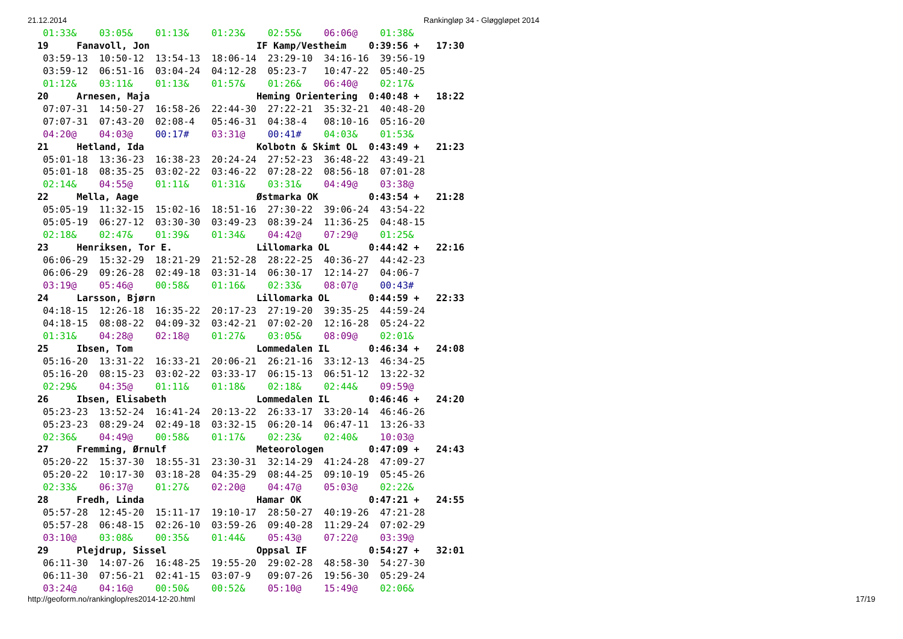21.12.2014 Rankingløp 34 - Gløggløpet 2014
 01:33&    03:05&    01:13&    01:23&    02:55&    06:06@    01:38&
19     Fanavoll, Jon                   IF Kamp/Vestheim    0:39:56 +   17:30
 03:59-13  10:50-12  13:54-13  18:06-14  23:29-10  34:16-16  39:56-19
 03:59-12  06:51-16  03:04-24  04:12-28  05:23-7   10:47-22  05:40-25
 01:12&    03:11&    01:13&    01:57&    01:26&    06:40@    02:17&
20     Arnesen, Maja                   Heming Orientering  0:40:48 +   18:22
 07:07-31  14:50-27  16:58-26  22:44-30  27:22-21  35:32-21  40:48-20
 07:07-31  07:43-20  02:08-4   05:46-31  04:38-4   08:10-16  05:16-20
 04:20@    04:03@    00:17#    03:31@    00:41#    04:03&    01:53&
21     Hetland, Ida                    Kolbotn & Skimt OL  0:43:49 +   21:23
 05:01-18  13:36-23  16:38-23  20:24-24  27:52-23  36:48-22  43:49-21
 05:01-18  08:35-25  03:02-22  03:46-22  07:28-22  08:56-18  07:01-28
 02:14&    04:55@    01:11&    01:31&    03:31&    04:49@    03:38@
22     Mella, Aage                     Østmarka OK         0:43:54 +   21:28
 05:05-19  11:32-15  15:02-16  18:51-16  27:30-22  39:06-24  43:54-22
 05:05-19  06:27-12  03:30-30  03:49-23  08:39-24  11:36-25  04:48-15
 02:18&    02:47&    01:39&    01:34&    04:42@    07:29@    01:25&
23     Henriksen, Tor E.               Lillomarka OL       0:44:42 +   22:16
 06:06-29  15:32-29  18:21-29  21:52-28  28:22-25  40:36-27  44:42-23
 06:06-29  09:26-28  02:49-18  03:31-14  06:30-17  12:14-27  04:06-7
 03:19@    05:46@    00:58&    01:16&    02:33&    08:07@    00:43#
24     Larsson, Bjørn                  Lillomarka OL       0:44:59 +   22:33
 04:18-15  12:26-18  16:35-22  20:17-23  27:19-20  39:35-25  44:59-24
 04:18-15  08:08-22  04:09-32  03:42-21  07:02-20  12:16-28  05:24-22
 01:31&    04:28@    02:18@    01:27&    03:05&    08:09@    02:01&
25     Ibsen, Tom                      Lommedalen IL       0:46:34 +   24:08
 05:16-20  13:31-22  16:33-21  20:06-21  26:21-16  33:12-13  46:34-25
 05:16-20  08:15-23  03:02-22  03:33-17  06:15-13  06:51-12  13:22-32
 02:29&    04:35@    01:11&    01:18&    02:18&    02:44&    09:59@
26     Ibsen, Elisabeth                Lommedalen IL       0:46:46 +   24:20
 05:23-23  13:52-24  16:41-24  20:13-22  26:33-17  33:20-14  46:46-26
 05:23-23  08:29-24  02:49-18  03:32-15  06:20-14  06:47-11  13:26-33
 02:36&    04:49@    00:58&    01:17&    02:23&    02:40&    10:03@
27     Fremming, Ørnulf                Meteorologen        0:47:09 +   24:43
 05:20-22  15:37-30  18:55-31  23:30-31  32:14-29  41:24-28  47:09-27
 05:20-22  10:17-30  03:18-28  04:35-29  08:44-25  09:10-19  05:45-26
 02:33&    06:37@    01:27&    02:20@    04:47@    05:03@    02:22&
28     Fredh, Linda                    Hamar OK            0:47:21 +   24:55
 05:57-28  12:45-20  15:11-17  19:10-17  28:50-27  40:19-26  47:21-28
 05:57-28  06:48-15  02:26-10  03:59-26  09:40-28  11:29-24  07:02-29
 03:10@    03:08&    00:35&    01:44&    05:43@    07:22@    03:39@
29     Plejdrup, Sissel                Oppsal IF           0:54:27 +   32:01
 06:11-30  14:07-26  16:48-25  19:55-20  29:02-28  48:58-30  54:27-30
 06:11-30  07:56-21  02:41-15  03:07-9   09:07-26  19:56-30  05:29-24
 03:24@    04:16@    00:50&    00:52&    05:10@    15:49@    02:06&
http://geoform.no/rankinglop/res2014-12-20.html 17/19